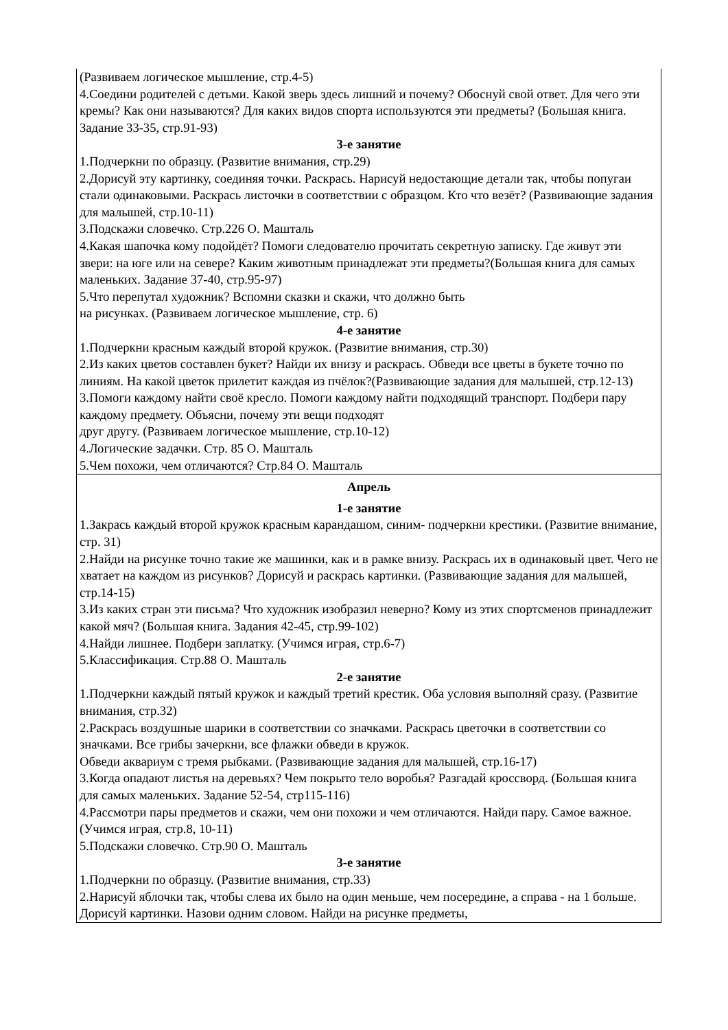| (Развиваем логическое мышление, стр.4-5) 4.Соедини родителей с детьми. Какой зверь здесь лишний и почему? Обоснуй свой ответ. Для чего эти кремы? Как они называются? Для каких видов спорта используются эти предметы? (Большая книга. Задание 33-35, стр.91-93) 3-е занятие 1.Подчеркни по образцу. (Развитие внимания, стр.29) 2.Дорисуй эту картинку, соединяя точки. Раскрась. Нарисуй недостающие детали так, чтобы попугаи стали одинаковыми. Раскрась листочки в соответствии с образцом. Кто что везёт? (Развивающие задания для малышей, стр.10-11) 3.Подскажи словечко. Стр.226 О. Машталь 4.Какая шапочка кому подойдёт? Помоги следователю прочитать секретную записку. Где живут эти звери: на юге или на севере? Каким животным принадлежат эти предметы?(Большая книга для самых маленьких. Задание 37-40, стр.95-97) 5.Что перепутал художник? Вспомни сказки и скажи, что должно быть на рисунках. (Развиваем логическое мышление, стр. 6) 4-е занятие 1.Подчеркни красным каждый второй кружок. (Развитие внимания, стр.30) 2.Из каких цветов составлен букет? Найди их внизу и раскрась. Обведи все цветы в букете точно по линиям. На какой цветок прилетит каждая из пчёлок?(Развивающие задания для малышей, стр.12-13) 3.Помоги каждому найти своё кресло. Помоги каждому найти подходящий транспорт. Подбери пару каждому предмету. Объясни, почему эти вещи подходят друг другу. (Развиваем логическое мышление, стр.10-12) 4.Логические задачки. Стр. 85 О. Машталь 5.Чем похожи, чем отличаются? Стр.84 О. Машталь |
| Апрель 1-е занятие 1.Закрась каждый второй кружок красным карандашом, синим- подчеркни крестики. (Развитие внимание, стр. 31) 2.Найди на рисунке точно такие же машинки, как и в рамке внизу. Раскрась их в одинаковый цвет. Чего не хватает на каждом из рисунков? Дорисуй и раскрась картинки. (Развивающие задания для малышей, стр.14-15) 3.Из каких стран эти письма? Что художник изобразил неверно? Кому из этих спортсменов принадлежит какой мяч? (Большая книга. Задания 42-45, стр.99-102) 4.Найди лишнее. Подбери заплатку. (Учимся играя, стр.6-7) 5.Классификация. Стр.88 О. Машталь 2-е занятие 1.Подчеркни каждый пятый кружок и каждый третий крестик. Оба условия выполняй сразу. (Развитие внимания, стр.32) 2.Раскрась воздушные шарики в соответствии со значками. Раскрась цветочки в соответствии со значками. Все грибы зачеркни, все флажки обведи в кружок. Обведи аквариум с тремя рыбками. (Развивающие задания для малышей, стр.16-17) 3.Когда опадают листья на деревьях? Чем покрыто тело воробья? Разгадай кроссворд. (Большая книга для самых маленьких. Задание 52-54, стр115-116) 4.Рассмотри пары предметов и скажи, чем они похожи и чем отличаются. Найди пару. Самое важное. (Учимся играя, стр.8, 10-11) 5.Подскажи словечко. Стр.90 О. Машталь 3-е занятие 1.Подчеркни по образцу. (Развитие внимания, стр.33) 2.Нарисуй яблочки так, чтобы слева их было на один меньше, чем посередине, а справа - на 1 больше. Дорисуй картинки. Назови одним словом. Найди на рисунке предметы, |